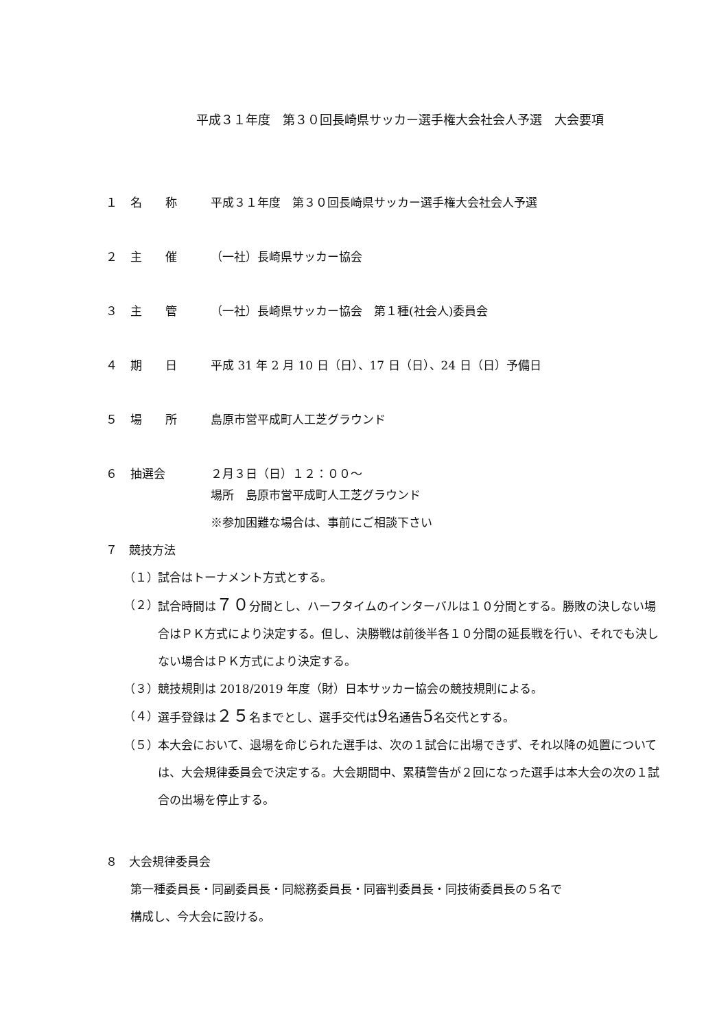平成３１年度　第３０回長崎県サッカー選手権大会社会人予選　大会要項
１ 名　　称 平成３１年度　第３０回長崎県サッカー選手権大会社会人予選
２ 主　　催 （一社）長崎県サッカー協会
３ 主　　管 （一社）長崎県サッカー協会　第１種(社会人)委員会
４ 期　　日 平成 31 年 2 月 10 日（日）、17 日（日）、24 日（日）予備日
５ 場　　所 島原市営平成町人工芝グラウンド
６ 抽選会 ２月３日（日）１２：００～
場所　島原市営平成町人工芝グラウンド
※参加困難な場合は、事前にご相談下さい
７　競技方法
（１） 試合はトーナメント方式とする。
（２） 試合時間は７０分間とし、ハーフタイムのインターバルは１０分間とする。勝敗の決しない場合はＰＫ方式により決定する。但し、決勝戦は前後半各１０分間の延長戦を行い、それでも決しない場合はＰＫ方式により決定する。
（３） 競技規則は 2018/2019 年度（財）日本サッカー協会の競技規則による。
（４） 選手登録は２５名までとし、選手交代は9名通告5名交代とする。
（５） 本大会において、退場を命じられた選手は、次の１試合に出場できず、それ以降の処置については、大会規律委員会で決定する。大会期間中、累積警告が２回になった選手は本大会の次の１試合の出場を停止する。
８　大会規律委員会
第一種委員長・同副委員長・同総務委員長・同審判委員長・同技術委員長の５名で
構成し、今大会に設ける。